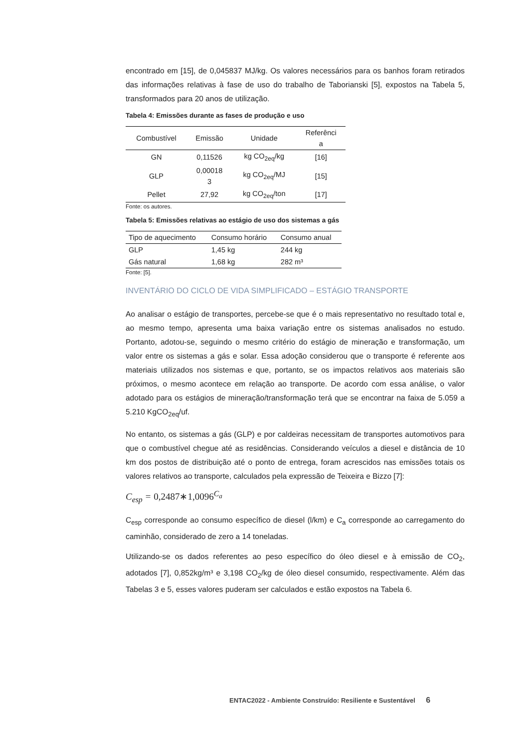encontrado em [15], de 0,045837 MJ/kg. Os valores necessários para os banhos foram retirados das informações relativas à fase de uso do trabalho de Taborianski [5], expostos na Tabela 5, transformados para 20 anos de utilização.
Tabela 4: Emissões durante as fases de produção e uso
| Combustível | Emissão | Unidade | Referênci a |
| --- | --- | --- | --- |
| GN | 0,11526 | kg CO<sub>2eq</sub>/kg | [16] |
| GLP | 0,00018 3 | kg CO<sub>2eq</sub>/MJ | [15] |
| Pellet | 27,92 | kg CO<sub>2eq</sub>/ton | [17] |
Fonte: os autores.
Tabela 5: Emissões relativas ao estágio de uso dos sistemas a gás
| Tipo de aquecimento | Consumo horário | Consumo anual |
| --- | --- | --- |
| GLP | 1,45 kg | 244 kg |
| Gás natural | 1,68 kg | 282 m³ |
Fonte: [5].
INVENTÁRIO DO CICLO DE VIDA SIMPLIFICADO – ESTÁGIO TRANSPORTE
Ao analisar o estágio de transportes, percebe-se que é o mais representativo no resultado total e, ao mesmo tempo, apresenta uma baixa variação entre os sistemas analisados no estudo. Portanto, adotou-se, seguindo o mesmo critério do estágio de mineração e transformação, um valor entre os sistemas a gás e solar. Essa adoção considerou que o transporte é referente aos materiais utilizados nos sistemas e que, portanto, se os impactos relativos aos materiais são próximos, o mesmo acontece em relação ao transporte. De acordo com essa análise, o valor adotado para os estágios de mineração/transformação terá que se encontrar na faixa de 5.059 a 5.210 KgCO<sub>2eq</sub>/uf.
No entanto, os sistemas a gás (GLP) e por caldeiras necessitam de transportes automotivos para que o combustível chegue até as residências. Considerando veículos a diesel e distância de 10 km dos postos de distribuição até o ponto de entrega, foram acrescidos nas emissões totais os valores relativos ao transporte, calculados pela expressão de Teixeira e Bizzo [7]:
C<sub>esp</sub> = 0,2487∗1,0096<sup>C<sub>a</sub></sup>
C<sub>esp</sub> corresponde ao consumo específico de diesel (l/km) e C<sub>a</sub> corresponde ao carregamento do caminhão, considerado de zero a 14 toneladas.
Utilizando-se os dados referentes ao peso específico do óleo diesel e à emissão de CO<sub>2</sub>, adotados [7], 0,852kg/m³ e 3,198 CO<sub>2</sub>/kg de óleo diesel consumido, respectivamente. Além das Tabelas 3 e 5, esses valores puderam ser calculados e estão expostos na Tabela 6.
ENTAC2022 - Ambiente Construído: Resiliente e Sustentável 6